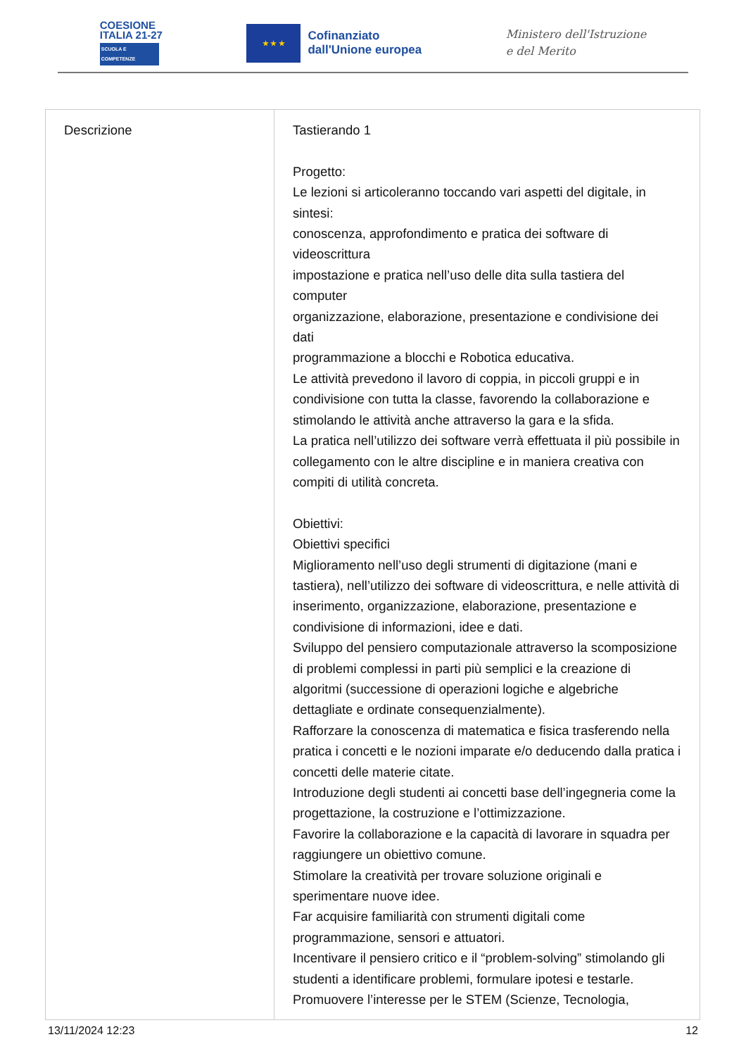COESIONE
ITALIA 21-27
SCUOLA E COMPETENZE
★ ★ ★
Cofinanziato
dall'Unione europea
Ministero dell'Istruzione
e del Merito
| Descrizione | Tastierando 1 Progetto: Le lezioni si articoleranno toccando vari aspetti del digitale, in sintesi: conoscenza, approfondimento e pratica dei software di videoscrittura impostazione e pratica nell’uso delle dita sulla tastiera del computer organizzazione, elaborazione, presentazione e condivisione dei dati programmazione a blocchi e Robotica educativa. Le attività prevedono il lavoro di coppia, in piccoli gruppi e in condivisione con tutta la classe, favorendo la collaborazione e stimolando le attività anche attraverso la gara e la sfida. La pratica nell’utilizzo dei software verrà effettuata il più possibile in collegamento con le altre discipline e in maniera creativa con compiti di utilità concreta. Obiettivi: Obiettivi specifici Miglioramento nell’uso degli strumenti di digitazione (mani e tastiera), nell’utilizzo dei software di videoscrittura, e nelle attività di inserimento, organizzazione, elaborazione, presentazione e condivisione di informazioni, idee e dati. Sviluppo del pensiero computazionale attraverso la scomposizione di problemi complessi in parti più semplici e la creazione di algoritmi (successione di operazioni logiche e algebriche dettagliate e ordinate consequenzialmente). Rafforzare la conoscenza di matematica e fisica trasferendo nella pratica i concetti e le nozioni imparate e/o deducendo dalla pratica i concetti delle materie citate. Introduzione degli studenti ai concetti base dell’ingegneria come la progettazione, la costruzione e l’ottimizzazione. Favorire la collaborazione e la capacità di lavorare in squadra per raggiungere un obiettivo comune. Stimolare la creatività per trovare soluzione originali e sperimentare nuove idee. Far acquisire familiarità con strumenti digitali come programmazione, sensori e attuatori. Incentivare il pensiero critico e il “problem-solving” stimolando gli studenti a identificare problemi, formulare ipotesi e testarle. Promuovere l’interesse per le STEM (Scienze, Tecnologia, |
13/11/2024 12:23 12